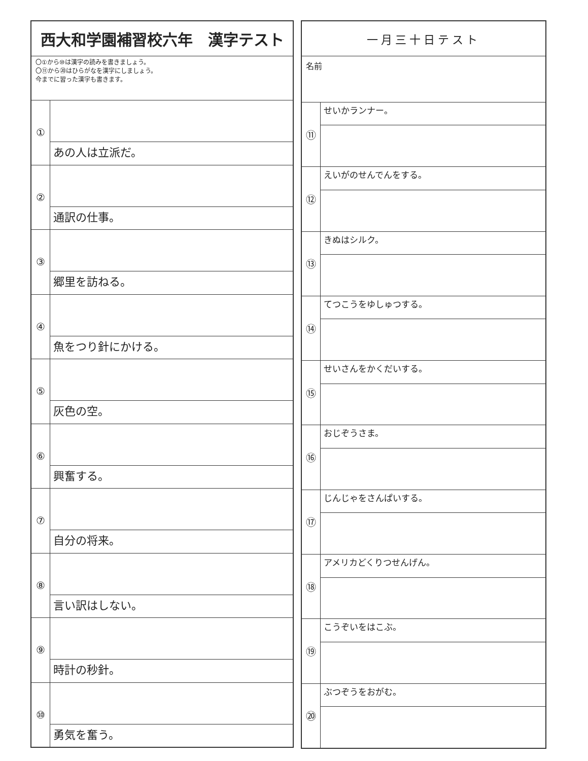西大和学園補習校六年　漢字テスト
〇①から⑩は漢字の読みを書きましょう。
〇⑪から⑳はひらがなを漢字にしましょう。
今までに習った漢字も書きます。
① あの人は立派だ。
② 通訳の仕事。
③ 郷里を訪ねる。
④ 魚をつり針にかける。
⑤ 灰色の空。
⑥ 興奮する。
⑦ 自分の将来。
⑧ 言い訳はしない。
⑨ 時計の秒針。
⑩ 勇気を奮う。
一月三十日テスト
名前
⑪
せいかランナー。
⑫
えいがのせんでんをする。
⑬
きぬはシルク。
⑭
てつこうをゆしゅつする。
⑮
せいさんをかくだいする。
⑯
おじぞうさま。
⑰
じんじゃをさんぱいする。
⑱
アメリカどくりつせんげん。
⑲
こうぞいをはこぶ。
⑳
ぶつぞうをおがむ。